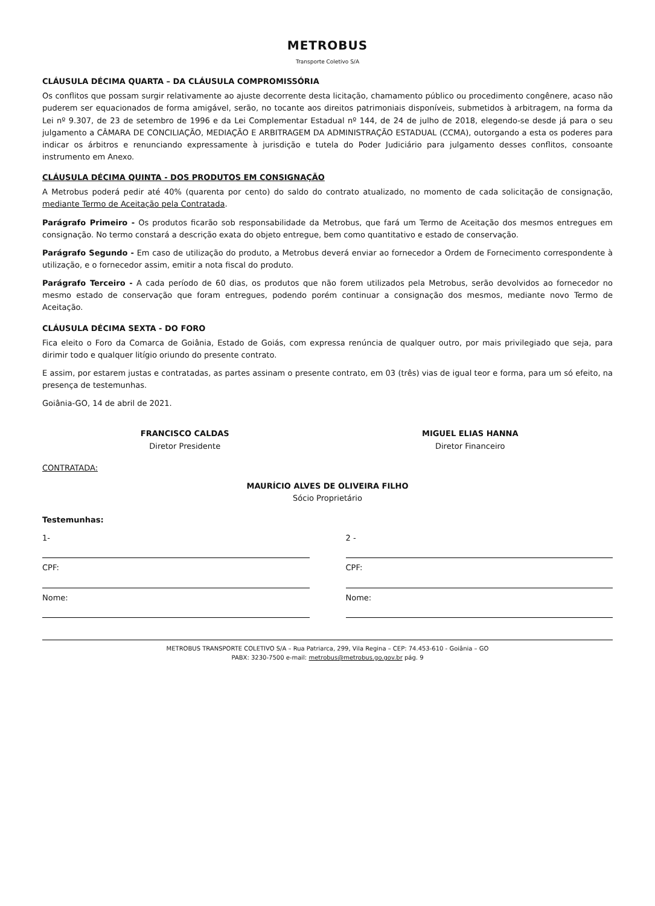METROBUS
Transporte Coletivo S/A
CLÁUSULA DÉCIMA QUARTA – DA CLÁUSULA COMPROMISSÓRIA
Os conflitos que possam surgir relativamente ao ajuste decorrente desta licitação, chamamento público ou procedimento congênere, acaso não puderem ser equacionados de forma amigável, serão, no tocante aos direitos patrimoniais disponíveis, submetidos à arbitragem, na forma da Lei nº 9.307, de 23 de setembro de 1996 e da Lei Complementar Estadual nº 144, de 24 de julho de 2018, elegendo-se desde já para o seu julgamento a CÂMARA DE CONCILIAÇÃO, MEDIAÇÃO E ARBITRAGEM DA ADMINISTRAÇÃO ESTADUAL (CCMA), outorgando a esta os poderes para indicar os árbitros e renunciando expressamente à jurisdição e tutela do Poder Judiciário para julgamento desses conflitos, consoante instrumento em Anexo.
CLÁUSULA DÉCIMA QUINTA - DOS PRODUTOS EM CONSIGNAÇÃO
A Metrobus poderá pedir até 40% (quarenta por cento) do saldo do contrato atualizado, no momento de cada solicitação de consignação, mediante Termo de Aceitação pela Contratada.
Parágrafo Primeiro - Os produtos ficarão sob responsabilidade da Metrobus, que fará um Termo de Aceitação dos mesmos entregues em consignação. No termo constará a descrição exata do objeto entregue, bem como quantitativo e estado de conservação.
Parágrafo Segundo - Em caso de utilização do produto, a Metrobus deverá enviar ao fornecedor a Ordem de Fornecimento correspondente à utilização, e o fornecedor assim, emitir a nota fiscal do produto.
Parágrafo Terceiro - A cada período de 60 dias, os produtos que não forem utilizados pela Metrobus, serão devolvidos ao fornecedor no mesmo estado de conservação que foram entregues, podendo porém continuar a consignação dos mesmos, mediante novo Termo de Aceitação.
CLÁUSULA DÉCIMA SEXTA - DO FORO
Fica eleito o Foro da Comarca de Goiânia, Estado de Goiás, com expressa renúncia de qualquer outro, por mais privilegiado que seja, para dirimir todo e qualquer litígio oriundo do presente contrato.
E assim, por estarem justas e contratadas, as partes assinam o presente contrato, em 03 (três) vias de igual teor e forma, para um só efeito, na presença de testemunhas.
Goiânia-GO, 14 de abril de 2021.
FRANCISCO CALDAS
Diretor Presidente
MIGUEL ELIAS HANNA
Diretor Financeiro
CONTRATADA:
MAURÍCIO ALVES DE OLIVEIRA FILHO
Sócio Proprietário
Testemunhas:
1-
CPF:
Nome:
2 -
CPF:
Nome:
METROBUS TRANSPORTE COLETIVO S/A – Rua Patriarca, 299, Vila Regina – CEP: 74.453-610 - Goiânia – GO
PABX: 3230-7500 e-mail: metrobus@metrobus.go.gov.br pág. 9